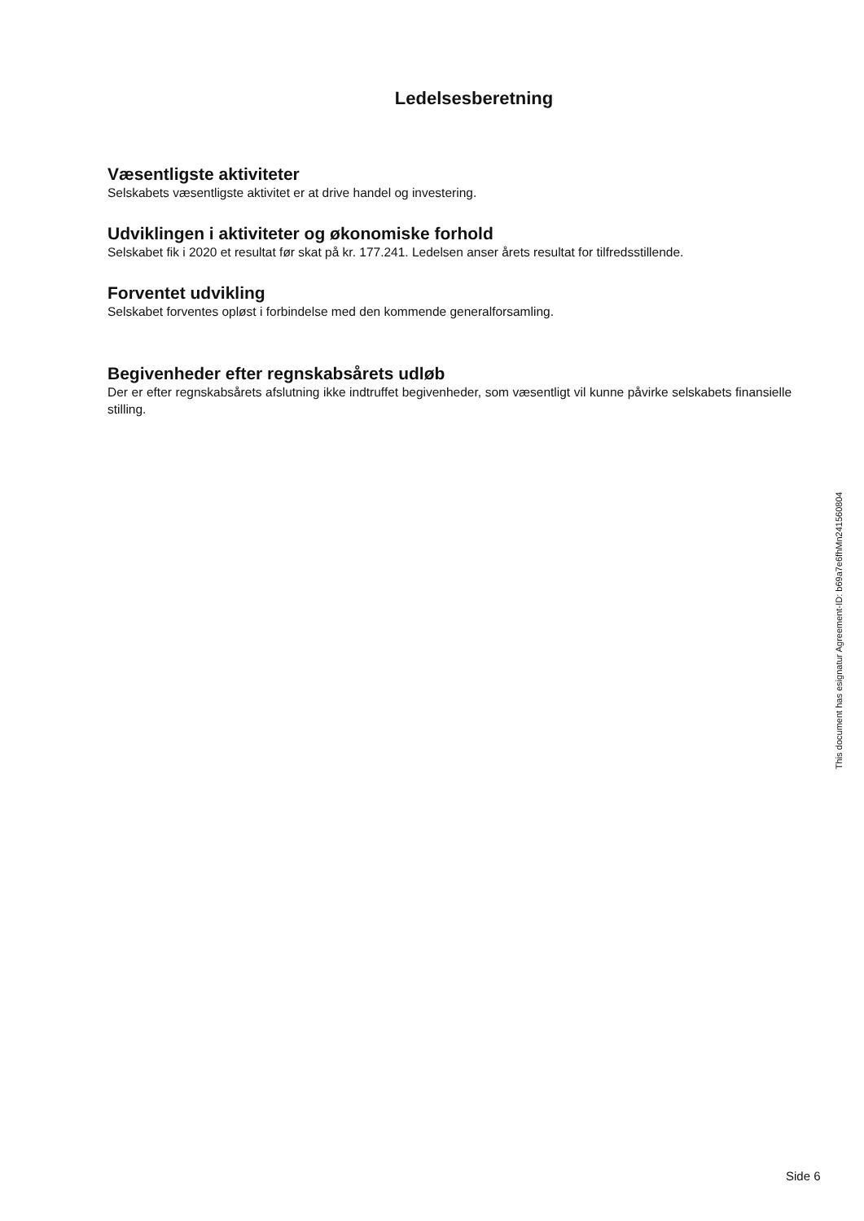Ledelsesberetning
Væsentligste aktiviteter
Selskabets væsentligste aktivitet er at drive handel og investering.
Udviklingen i aktiviteter og økonomiske forhold
Selskabet fik i 2020 et resultat før skat på kr. 177.241. Ledelsen anser årets resultat for tilfredsstillende.
Forventet udvikling
Selskabet forventes opløst i forbindelse med den kommende generalforsamling.
Begivenheder efter regnskabsårets udløb
Der er efter regnskabsårets afslutning ikke indtruffet begivenheder, som væsentligt vil kunne påvirke selskabets finansielle stilling.
This document has esignatur Agreement-ID: b69a7e6fhMn241560804
Side 6